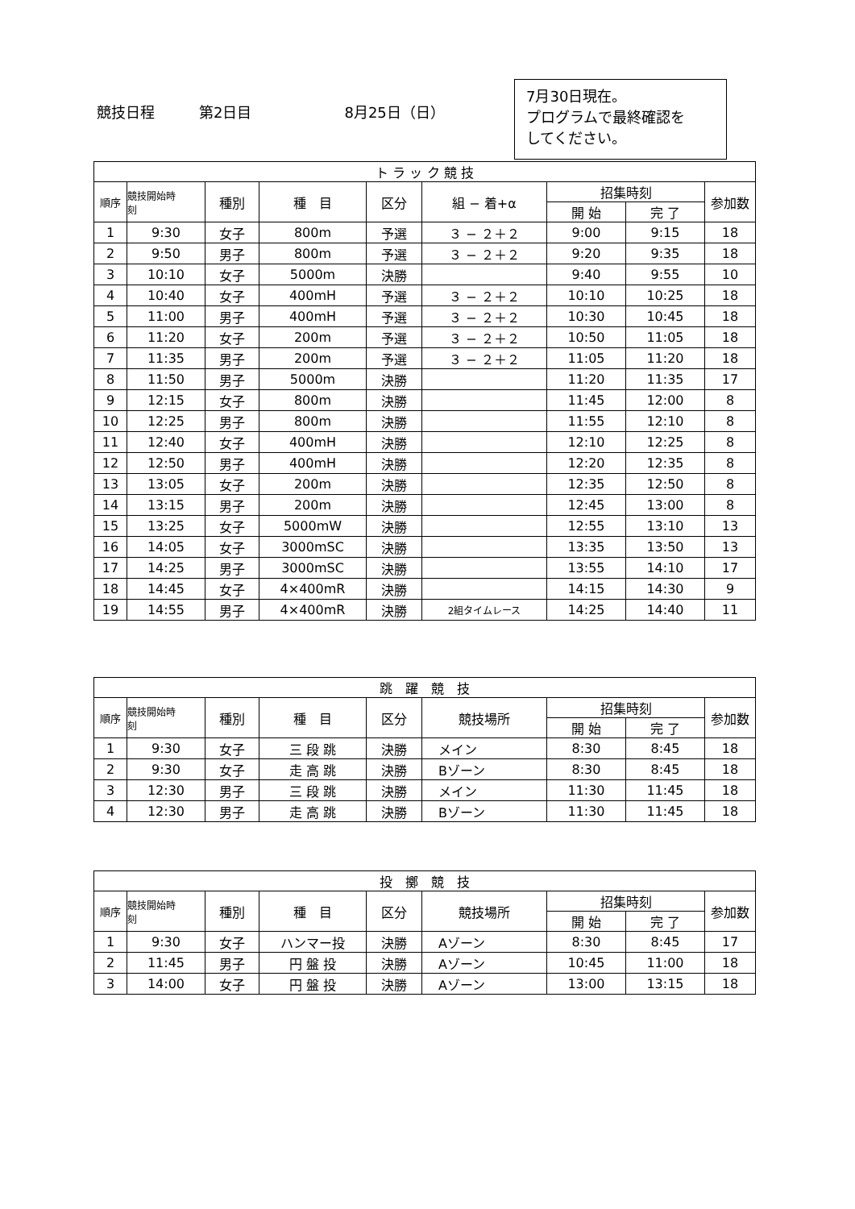競技日程 第2日目 8月25日（日）
7月30日現在。
プログラムで最終確認を
してください。
| ト ラ ッ ク 競 技 | | | | | | | | |
| --- | --- | --- | --- | --- | --- | --- | --- | --- |
| 順序 | 競技開始時 刻 | 種別 | 種 目 | 区分 | 組 − 着+α | 招集時刻 | | 参加数 |
| | | | | | | 開 始 | 完 了 | |
| 1 | 9:30 | 女子 | 800m | 予選 | ３ − ２＋２ | 9:00 | 9:15 | 18 |
| 2 | 9:50 | 男子 | 800m | 予選 | ３ − ２＋２ | 9:20 | 9:35 | 18 |
| 3 | 10:10 | 女子 | 5000m | 決勝 | | 9:40 | 9:55 | 10 |
| 4 | 10:40 | 女子 | 400mH | 予選 | ３ − ２＋２ | 10:10 | 10:25 | 18 |
| 5 | 11:00 | 男子 | 400mH | 予選 | ３ − ２＋２ | 10:30 | 10:45 | 18 |
| 6 | 11:20 | 女子 | 200m | 予選 | ３ − ２＋２ | 10:50 | 11:05 | 18 |
| 7 | 11:35 | 男子 | 200m | 予選 | ３ − ２＋２ | 11:05 | 11:20 | 18 |
| 8 | 11:50 | 男子 | 5000m | 決勝 | | 11:20 | 11:35 | 17 |
| 9 | 12:15 | 女子 | 800m | 決勝 | | 11:45 | 12:00 | 8 |
| 10 | 12:25 | 男子 | 800m | 決勝 | | 11:55 | 12:10 | 8 |
| 11 | 12:40 | 女子 | 400mH | 決勝 | | 12:10 | 12:25 | 8 |
| 12 | 12:50 | 男子 | 400mH | 決勝 | | 12:20 | 12:35 | 8 |
| 13 | 13:05 | 女子 | 200m | 決勝 | | 12:35 | 12:50 | 8 |
| 14 | 13:15 | 男子 | 200m | 決勝 | | 12:45 | 13:00 | 8 |
| 15 | 13:25 | 女子 | 5000mW | 決勝 | | 12:55 | 13:10 | 13 |
| 16 | 14:05 | 女子 | 3000mSC | 決勝 | | 13:35 | 13:50 | 13 |
| 17 | 14:25 | 男子 | 3000mSC | 決勝 | | 13:55 | 14:10 | 17 |
| 18 | 14:45 | 女子 | 4×400mR | 決勝 | | 14:15 | 14:30 | 9 |
| 19 | 14:55 | 男子 | 4×400mR | 決勝 | 2組タイムレース | 14:25 | 14:40 | 11 |
| 跳 躍 競 技 | | | | | | | | |
| --- | --- | --- | --- | --- | --- | --- | --- | --- |
| 順序 | 競技開始時 刻 | 種別 | 種 目 | 区分 | 競技場所 | 招集時刻 | | 参加数 |
| | | | | | | 開 始 | 完 了 | |
| 1 | 9:30 | 女子 | 三 段 跳 | 決勝 | メイン | 8:30 | 8:45 | 18 |
| 2 | 9:30 | 女子 | 走 高 跳 | 決勝 | Bゾーン | 8:30 | 8:45 | 18 |
| 3 | 12:30 | 男子 | 三 段 跳 | 決勝 | メイン | 11:30 | 11:45 | 18 |
| 4 | 12:30 | 男子 | 走 高 跳 | 決勝 | Bゾーン | 11:30 | 11:45 | 18 |
| 投 擲 競 技 | | | | | | | | |
| --- | --- | --- | --- | --- | --- | --- | --- | --- |
| 順序 | 競技開始時 刻 | 種別 | 種 目 | 区分 | 競技場所 | 招集時刻 | | 参加数 |
| | | | | | | 開 始 | 完 了 | |
| 1 | 9:30 | 女子 | ハンマー投 | 決勝 | Aゾーン | 8:30 | 8:45 | 17 |
| 2 | 11:45 | 男子 | 円 盤 投 | 決勝 | Aゾーン | 10:45 | 11:00 | 18 |
| 3 | 14:00 | 女子 | 円 盤 投 | 決勝 | Aゾーン | 13:00 | 13:15 | 18 |